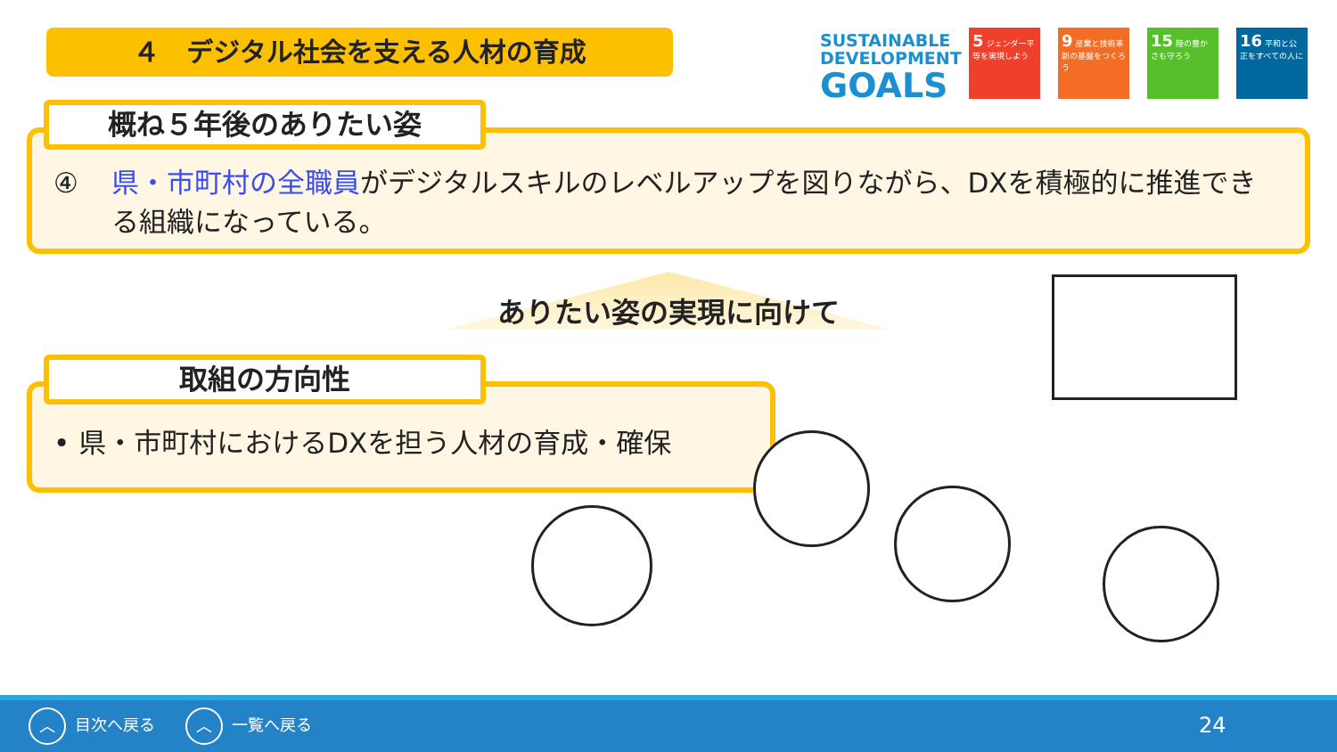４　デジタル社会を支える人材の育成
SUSTAINABLE
DEVELOPMENT
GOALS
5 ジェンダー平等を実現しよう
9 産業と技術革新の基盤をつくろう
15 陸の豊かさも守ろう
16 平和と公正をすべての人に
概ね５年後のありたい姿
④
県・市町村の全職員がデジタルスキルのレベルアップを図りながら、DXを積極的に推進できる組織になっている。
ありたい姿の実現に向けて
取組の方向性
• 県・市町村におけるDXを担う人材の育成・確保
︿ 目次へ戻る ︿ 一覧へ戻る 24